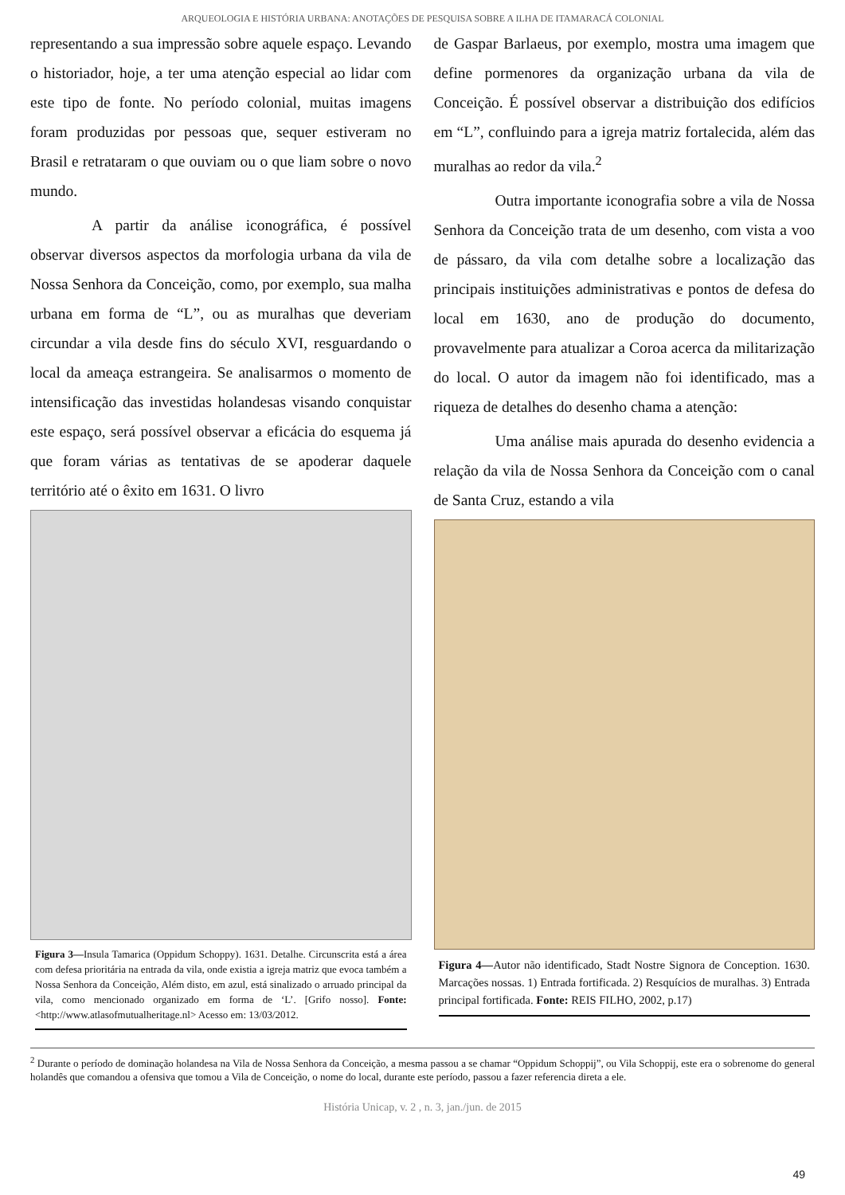ARQUEOLOGIA E HISTÓRIA URBANA: ANOTAÇÕES DE PESQUISA SOBRE A ILHA DE ITAMARACÁ COLONIAL
representando a sua impressão sobre aquele espaço. Levando o historiador, hoje, a ter uma atenção especial ao lidar com este tipo de fonte. No período colonial, muitas imagens foram produzidas por pessoas que, sequer estiveram no Brasil e retrataram o que ouviam ou o que liam sobre o novo mundo.
A partir da análise iconográfica, é possível observar diversos aspectos da morfologia urbana da vila de Nossa Senhora da Conceição, como, por exemplo, sua malha urbana em forma de “L”, ou as muralhas que deveriam circundar a vila desde fins do século XVI, resguardando o local da ameaça estrangeira. Se analisarmos o momento de intensificação das investidas holandesas visando conquistar este espaço, será possível observar a eficácia do esquema já que foram várias as tentativas de se apoderar daquele território até o êxito em 1631. O livro
Figura 3—Insula Tamarica (Oppidum Schoppy). 1631. Detalhe. Circunscrita está a área com defesa prioritária na entrada da vila, onde existia a igreja matriz que evoca também a Nossa Senhora da Conceição, Além disto, em azul, está sinalizado o arruado principal da vila, como mencionado organizado em forma de ‘L’. [Grifo nosso]. Fonte: <http://www.atlasofmutualheritage.nl> Acesso em: 13/03/2012.
de Gaspar Barlaeus, por exemplo, mostra uma imagem que define pormenores da organização urbana da vila de Conceição. É possível observar a distribuição dos edifícios em “L”, confluindo para a igreja matriz fortalecida, além das muralhas ao redor da vila.<sup>2</sup>
Outra importante iconografia sobre a vila de Nossa Senhora da Conceição trata de um desenho, com vista a voo de pássaro, da vila com detalhe sobre a localização das principais instituições administrativas e pontos de defesa do local em 1630, ano de produção do documento, provavelmente para atualizar a Coroa acerca da militarização do local. O autor da imagem não foi identificado, mas a riqueza de detalhes do desenho chama a atenção:
Uma análise mais apurada do desenho evidencia a relação da vila de Nossa Senhora da Conceição com o canal de Santa Cruz, estando a vila
Figura 4—Autor não identificado, Stadt Nostre Signora de Conception. 1630. Marcações nossas. 1) Entrada fortificada. 2) Resquícios de muralhas. 3) Entrada principal fortificada. Fonte: REIS FILHO, 2002, p.17)
<sup>2</sup> Durante o período de dominação holandesa na Vila de Nossa Senhora da Conceição, a mesma passou a se chamar “Oppidum Schoppij”, ou Vila Schoppij, este era o sobrenome do general holandês que comandou a ofensiva que tomou a Vila de Conceição, o nome do local, durante este período, passou a fazer referencia direta a ele.
História Unicap, v. 2 , n. 3, jan./jun. de 2015
49